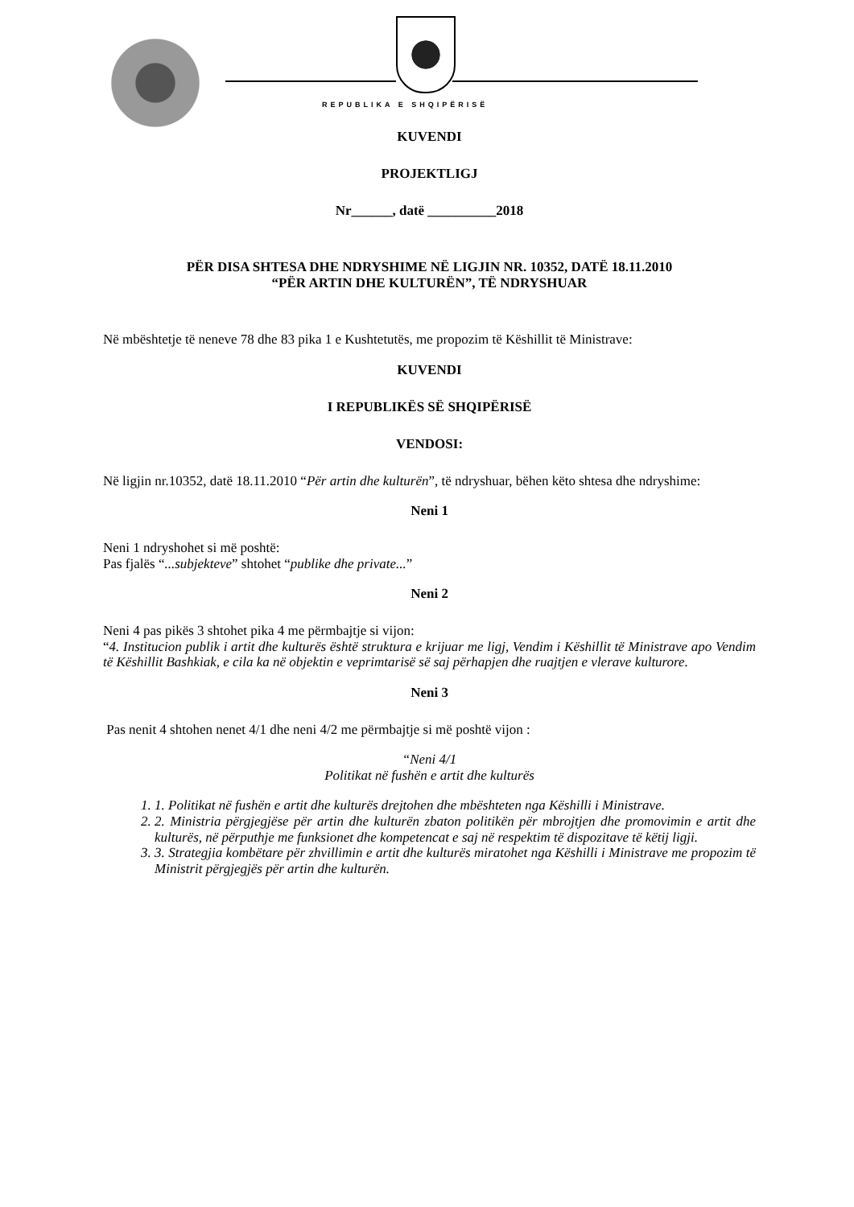REPUBLIKA E SHQIPËRISË
KUVENDI
PROJEKTLIGJ
Nr______, datë __________2018
PËR DISA SHTESA DHE NDRYSHIME NË LIGJIN NR. 10352, DATË 18.11.2010
“PËR ARTIN DHE KULTURËN”, TË NDRYSHUAR
Në mbështetje të neneve 78 dhe 83 pika 1 e Kushtetutës, me propozim të Këshillit të Ministrave:
KUVENDI
I REPUBLIKËS SË SHQIPËRISË
VENDOSI:
Në ligjin nr.10352, datë 18.11.2010 “Për artin dhe kulturën”, të ndryshuar, bëhen këto shtesa dhe ndryshime:
Neni 1
Neni 1 ndryshohet si më poshtë:
Pas fjalës “...subjekteve” shtohet “publike dhe private...”
Neni 2
Neni 4 pas pikës 3 shtohet pika 4 me përmbajtje si vijon:
“4. Institucion publik i artit dhe kulturës është struktura e krijuar me ligj, Vendim i Këshillit të Ministrave apo Vendim të Këshillit Bashkiak, e cila ka në objektin e veprimtarisë së saj përhapjen dhe ruajtjen e vlerave kulturore.
Neni 3
Pas nenit 4 shtohen nenet 4/1 dhe neni 4/2 me përmbajtje si më poshtë vijon :
“Neni 4/1
Politikat në fushën e artit dhe kulturës
1. 1. Politikat në fushën e artit dhe kulturës drejtohen dhe mbështeten nga Këshilli i Ministrave.
2. 2. Ministria përgjegjëse për artin dhe kulturën zbaton politikën për mbrojtjen dhe promovimin e artit dhe kulturës, në përputhje me funksionet dhe kompetencat e saj në respektim të dispozitave të këtij ligji.
3. 3. Strategjia kombëtare për zhvillimin e artit dhe kulturës miratohet nga Këshilli i Ministrave me propozim të Ministrit përgjegjës për artin dhe kulturën.